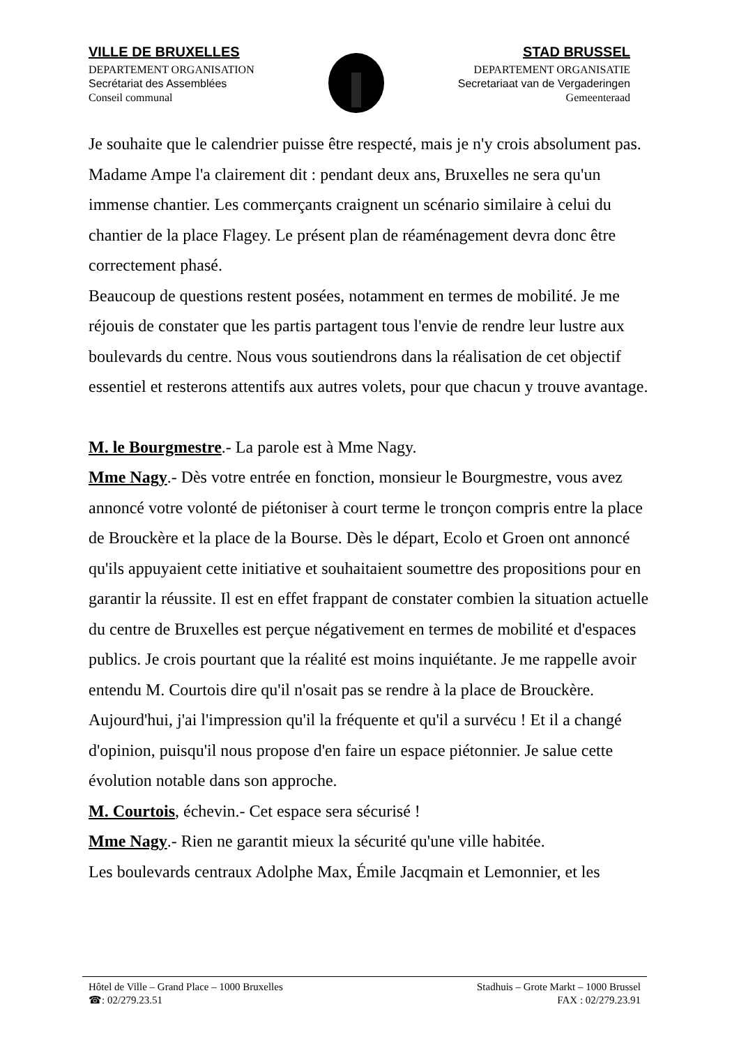VILLE DE BRUXELLES
DEPARTEMENT ORGANISATION
Secrétariat des Assemblées
Conseil communal
STAD BRUSSEL
DEPARTEMENT ORGANISATIE
Secretariaat van de Vergaderingen
Gemeenteraad
Je souhaite que le calendrier puisse être respecté, mais je n'y crois absolument pas.
Madame Ampe l'a clairement dit : pendant deux ans, Bruxelles ne sera qu'un immense chantier. Les commerçants craignent un scénario similaire à celui du chantier de la place Flagey. Le présent plan de réaménagement devra donc être correctement phasé.
Beaucoup de questions restent posées, notamment en termes de mobilité. Je me réjouis de constater que les partis partagent tous l'envie de rendre leur lustre aux boulevards du centre. Nous vous soutiendrons dans la réalisation de cet objectif essentiel et resterons attentifs aux autres volets, pour que chacun y trouve avantage.
M. le Bourgmestre.- La parole est à Mme Nagy.
Mme Nagy.- Dès votre entrée en fonction, monsieur le Bourgmestre, vous avez annoncé votre volonté de piétoniser à court terme le tronçon compris entre la place de Brouckère et la place de la Bourse. Dès le départ, Ecolo et Groen ont annoncé qu'ils appuyaient cette initiative et souhaitaient soumettre des propositions pour en garantir la réussite. Il est en effet frappant de constater combien la situation actuelle du centre de Bruxelles est perçue négativement en termes de mobilité et d'espaces publics. Je crois pourtant que la réalité est moins inquiétante. Je me rappelle avoir entendu M. Courtois dire qu'il n'osait pas se rendre à la place de Brouckère. Aujourd'hui, j'ai l'impression qu'il la fréquente et qu'il a survécu ! Et il a changé d'opinion, puisqu'il nous propose d'en faire un espace piétonnier. Je salue cette évolution notable dans son approche.
M. Courtois, échevin.- Cet espace sera sécurisé !
Mme Nagy.- Rien ne garantit mieux la sécurité qu'une ville habitée.
Les boulevards centraux Adolphe Max, Émile Jacqmain et Lemonnier, et les
Hôtel de Ville – Grand Place – 1000 Bruxelles
☎: 02/279.23.51
Stadhuis – Grote Markt – 1000 Brussel
FAX : 02/279.23.91